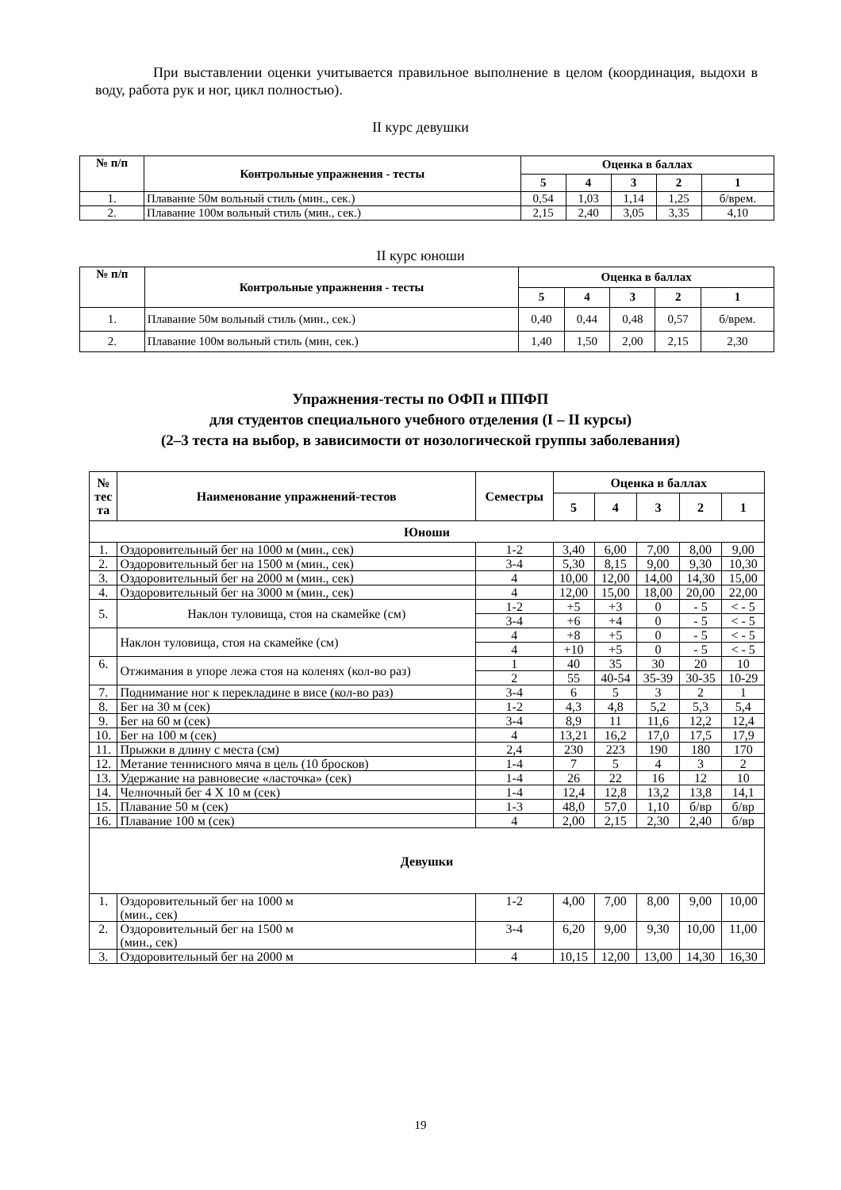При выставлении оценки учитывается правильное выполнение в целом (координация, выдохи в воду, работа рук и ног, цикл полностью).
II курс девушки
| № п/п | Контрольные упражнения - тесты | Оценка в баллах | | | | |
| --- | --- | --- | --- | --- | --- | --- |
| | | 5 | 4 | 3 | 2 | 1 |
| 1. | Плавание 50м вольный стиль (мин., сек.) | 0,54 | 1,03 | 1,14 | 1,25 | б/врем. |
| 2. | Плавание 100м вольный стиль (мин., сек.) | 2,15 | 2,40 | 3,05 | 3,35 | 4,10 |
II курс юноши
| № п/п | Контрольные упражнения - тесты | Оценка в баллах | | | | |
| --- | --- | --- | --- | --- | --- | --- |
| | | 5 | 4 | 3 | 2 | 1 |
| 1. | Плавание 50м вольный стиль (мин., сек.) | 0,40 | 0,44 | 0,48 | 0,57 | б/врем. |
| 2. | Плавание 100м вольный стиль (мин, сек.) | 1,40 | 1,50 | 2,00 | 2,15 | 2,30 |
Упражнения-тесты по ОФП и ППФП
для студентов специального учебного отделения (I – II курсы)
(2–3 теста на выбор, в зависимости от нозологической группы заболевания)
| № тес та | Наименование упражнений-тестов | Семестры | Оценка в баллах | | | | |
| --- | --- | --- | --- | --- | --- | --- | --- |
| | | | 5 | 4 | 3 | 2 | 1 |
| Юноши | | | | | | | |
| 1. | Оздоровительный бег на 1000 м (мин., сек) | 1-2 | 3,40 | 6,00 | 7,00 | 8,00 | 9,00 |
| 2. | Оздоровительный бег на 1500 м (мин., сек) | 3-4 | 5,30 | 8,15 | 9,00 | 9,30 | 10,30 |
| 3. | Оздоровительный бег на 2000 м (мин., сек) | 4 | 10,00 | 12,00 | 14,00 | 14,30 | 15,00 |
| 4. | Оздоровительный бег на 3000 м (мин., сек) | 4 | 12,00 | 15,00 | 18,00 | 20,00 | 22,00 |
| 5. | Наклон туловища, стоя на скамейке (см) | 1-2 | +5 | +3 | 0 | - 5 | < - 5 |
| | | 3-4 | +6 | +4 | 0 | - 5 | < - 5 |
| | Наклон туловища, стоя на скамейке (см) | 4 | +8 | +5 | 0 | - 5 | < - 5 |
| | | 4 | +10 | +5 | 0 | - 5 | < - 5 |
| 6. | Отжимания в упоре лежа стоя на коленях (кол-во раз) | 1 | 40 | 35 | 30 | 20 | 10 |
| | | 2 | 55 | 40-54 | 35-39 | 30-35 | 10-29 |
| 7. | Поднимание ног к перекладине в висе (кол-во раз) | 3-4 | 6 | 5 | 3 | 2 | 1 |
| 8. | Бег на 30 м (сек) | 1-2 | 4,3 | 4,8 | 5,2 | 5,3 | 5,4 |
| 9. | Бег на 60 м (сек) | 3-4 | 8,9 | 11 | 11,6 | 12,2 | 12,4 |
| 10. | Бег на 100 м (сек) | 4 | 13,21 | 16,2 | 17,0 | 17,5 | 17,9 |
| 11. | Прыжки в длину с места (см) | 2,4 | 230 | 223 | 190 | 180 | 170 |
| 12. | Метание теннисного мяча в цель (10 бросков) | 1-4 | 7 | 5 | 4 | 3 | 2 |
| 13. | Удержание на равновесие «ласточка» (сек) | 1-4 | 26 | 22 | 16 | 12 | 10 |
| 14. | Челночный бег 4 Х 10 м (сек) | 1-4 | 12,4 | 12,8 | 13,2 | 13,8 | 14,1 |
| 15. | Плавание 50 м (сек) | 1-3 | 48,0 | 57,0 | 1,10 | б/вр | б/вр |
| 16. | Плавание 100 м (сек) | 4 | 2,00 | 2,15 | 2,30 | 2,40 | б/вр |
| Девушки | | | | | | | |
| 1. | Оздоровительный бег на 1000 м (мин., сек) | 1-2 | 4,00 | 7,00 | 8,00 | 9,00 | 10,00 |
| 2. | Оздоровительный бег на 1500 м (мин., сек) | 3-4 | 6,20 | 9,00 | 9,30 | 10,00 | 11,00 |
| 3. | Оздоровительный бег на 2000 м | 4 | 10,15 | 12,00 | 13,00 | 14,30 | 16,30 |
19